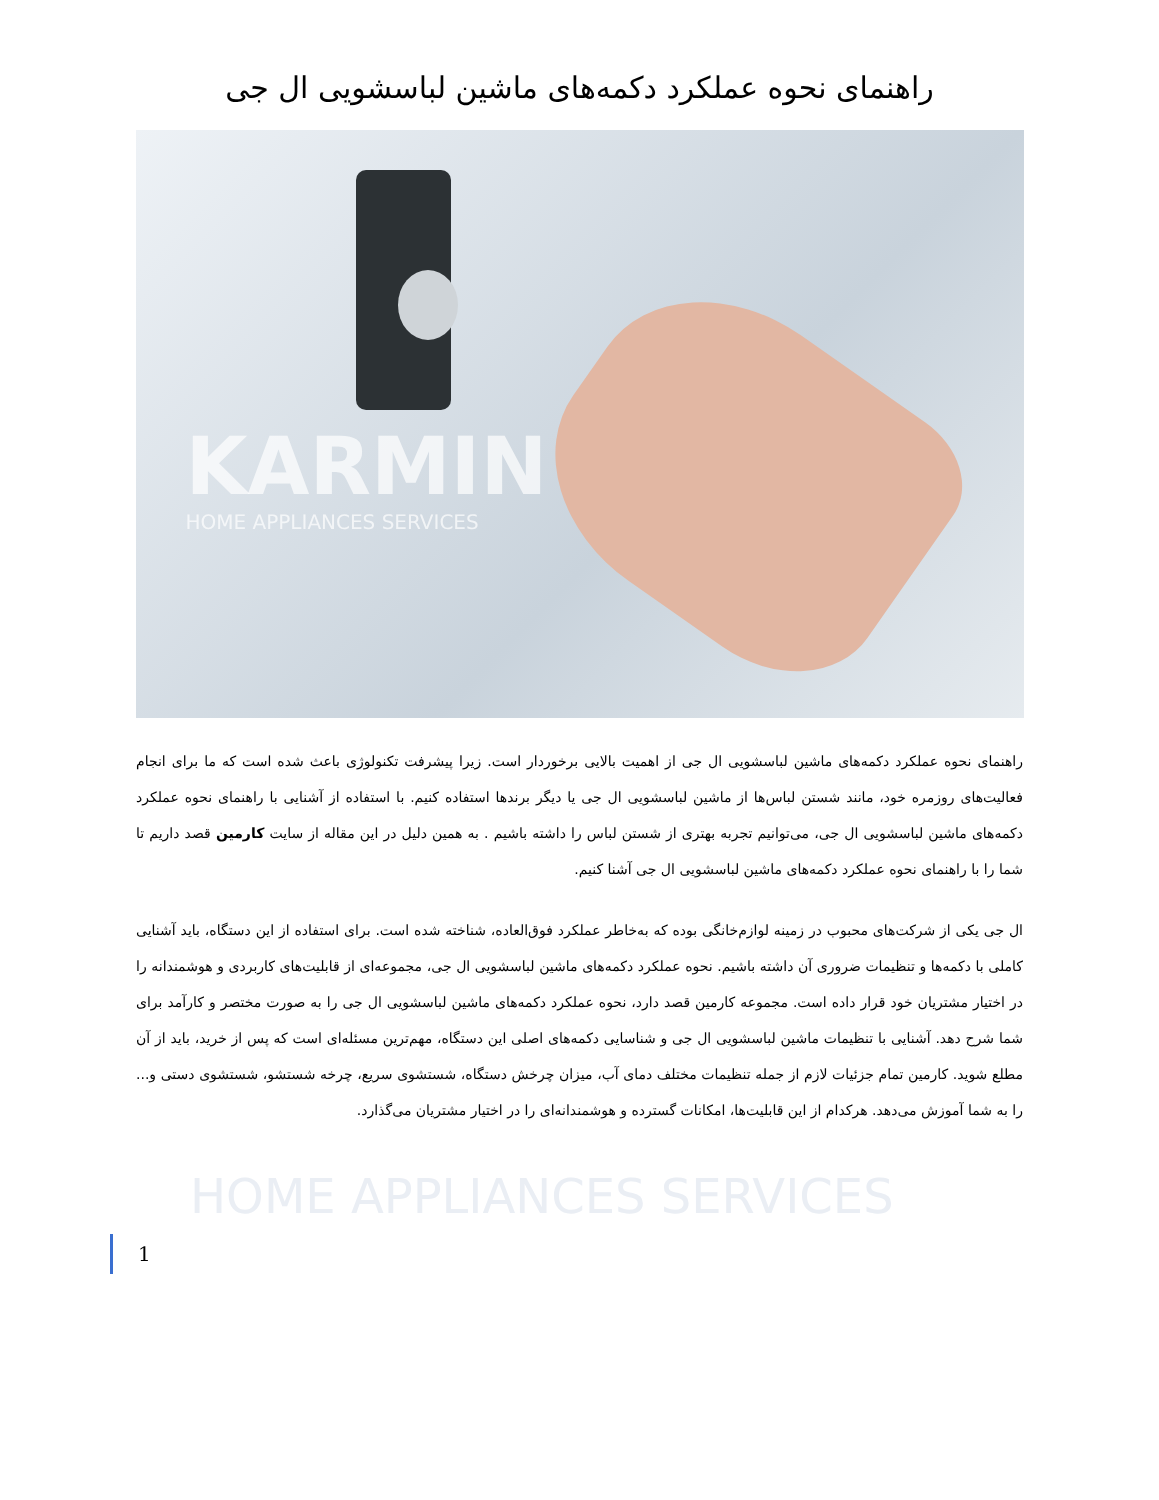راهنمای نحوه عملکرد دکمه‌های ماشین لباسشویی ال جی
KARMIN
HOME APPLIANCES SERVICES
راهنمای نحوه عملکرد دکمه‌های ماشین لباسشویی ال جی از اهمیت بالایی برخوردار است. زیرا پیشرفت تکنولوژی باعث شده است که ما برای انجام فعالیت‌های روزمره خود، مانند شستن لباس‌ها از ماشین لباسشویی ال جی یا دیگر برندها استفاده کنیم. با استفاده از آشنایی با راهنمای نحوه عملکرد دکمه‌های ماشین لباسشویی ال جی، می‌توانیم تجربه بهتری از شستن لباس را داشته باشیم . به همین دلیل در این مقاله از سایت کارمین قصد داریم تا شما را با راهنمای نحوه عملکرد دکمه‌های ماشین لباسشویی ال جی آشنا کنیم.
ال جی یکی از شرکت‌های محبوب در زمینه لوازم‌خانگی بوده که به‌خاطر عملکرد فوق‌العاده، شناخته شده است. برای استفاده از این دستگاه، باید آشنایی کاملی با دکمه‌ها و تنظیمات ضروری آن داشته باشیم. نحوه عملکرد دکمه‌های ماشین لباسشویی ال جی، مجموعه‌ای از قابلیت‌های کاربردی و هوشمندانه را در اختیار مشتریان خود قرار داده است. مجموعه کارمین قصد دارد، نحوه عملکرد دکمه‌های ماشین لباسشویی ال جی را به صورت مختصر و کارآمد برای شما شرح دهد. آشنایی با تنظیمات ماشین لباسشویی ال جی و شناسایی دکمه‌های اصلی این دستگاه، مهم‌ترین مسئله‌ای است که پس از خرید، باید از آن مطلع شوید. کارمین تمام جزئیات لازم از جمله تنظیمات مختلف دمای آب، میزان چرخش دستگاه، شستشوی سریع، چرخه شستشو، شستشوی دستی و... را به شما آموزش می‌دهد. هرکدام از این قابلیت‌ها، امکانات گسترده و هوشمندانه‌ای را در اختیار مشتریان می‌گذارد.
HOME APPLIANCES SERVICES
1